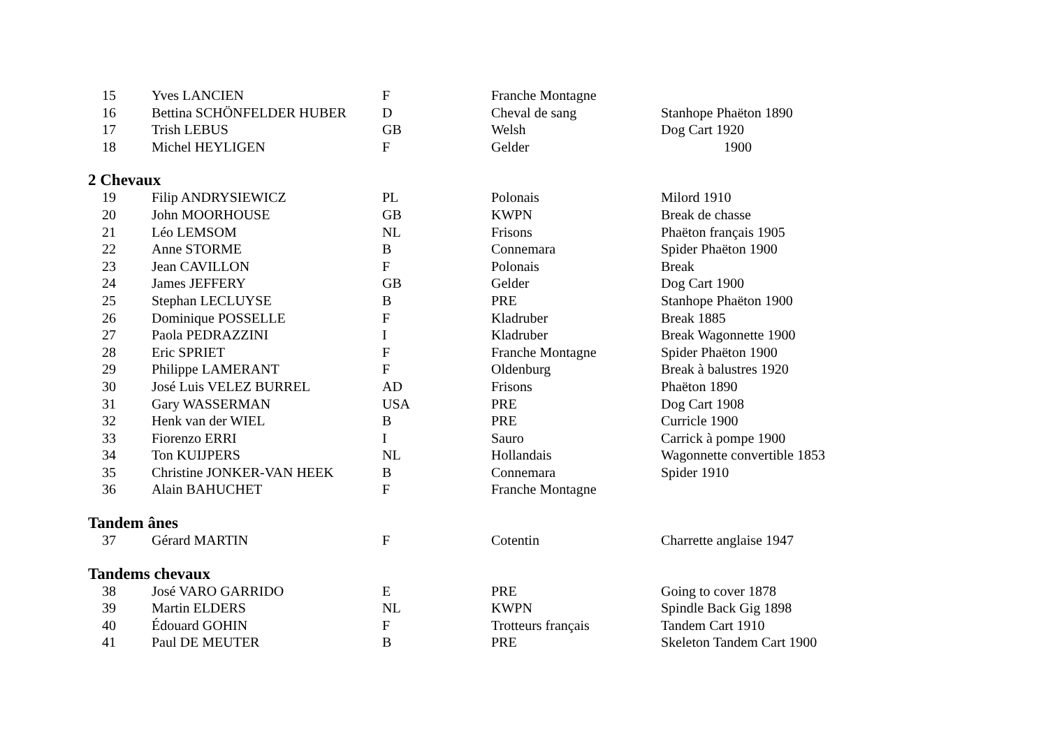| 15 | Yves LANCIEN | F | Franche Montagne | |
| 16 | Bettina SCHÖNFELDER HUBER | D | Cheval de sang | Stanhope Phaëton 1890 |
| 17 | Trish LEBUS | GB | Welsh | Dog Cart 1920 |
| 18 | Michel HEYLIGEN | F | Gelder | 1900 |
2 Chevaux
| 19 | Filip ANDRYSIEWICZ | PL | Polonais | Milord 1910 |
| 20 | John MOORHOUSE | GB | KWPN | Break de chasse |
| 21 | Léo LEMSOM | NL | Frisons | Phaëton français 1905 |
| 22 | Anne STORME | B | Connemara | Spider Phaëton 1900 |
| 23 | Jean CAVILLON | F | Polonais | Break |
| 24 | James JEFFERY | GB | Gelder | Dog Cart 1900 |
| 25 | Stephan LECLUYSE | B | PRE | Stanhope Phaëton 1900 |
| 26 | Dominique POSSELLE | F | Kladruber | Break 1885 |
| 27 | Paola PEDRAZZINI | I | Kladruber | Break Wagonnette 1900 |
| 28 | Eric SPRIET | F | Franche Montagne | Spider Phaëton 1900 |
| 29 | Philippe LAMERANT | F | Oldenburg | Break à balustres 1920 |
| 30 | José Luis VELEZ BURREL | AD | Frisons | Phaëton 1890 |
| 31 | Gary WASSERMAN | USA | PRE | Dog Cart 1908 |
| 32 | Henk van der WIEL | B | PRE | Curricle 1900 |
| 33 | Fiorenzo ERRI | I | Sauro | Carrick à pompe 1900 |
| 34 | Ton KUIJPERS | NL | Hollandais | Wagonnette convertible 1853 |
| 35 | Christine JONKER-VAN HEEK | B | Connemara | Spider 1910 |
| 36 | Alain BAHUCHET | F | Franche Montagne | |
Tandem ânes
| 37 | Gérard MARTIN | F | Cotentin | Charrette anglaise 1947 |
Tandems chevaux
| 38 | José VARO GARRIDO | E | PRE | Going to cover 1878 |
| 39 | Martin ELDERS | NL | KWPN | Spindle Back Gig 1898 |
| 40 | Édouard GOHIN | F | Trotteurs français | Tandem Cart 1910 |
| 41 | Paul DE MEUTER | B | PRE | Skeleton Tandem Cart 1900 |